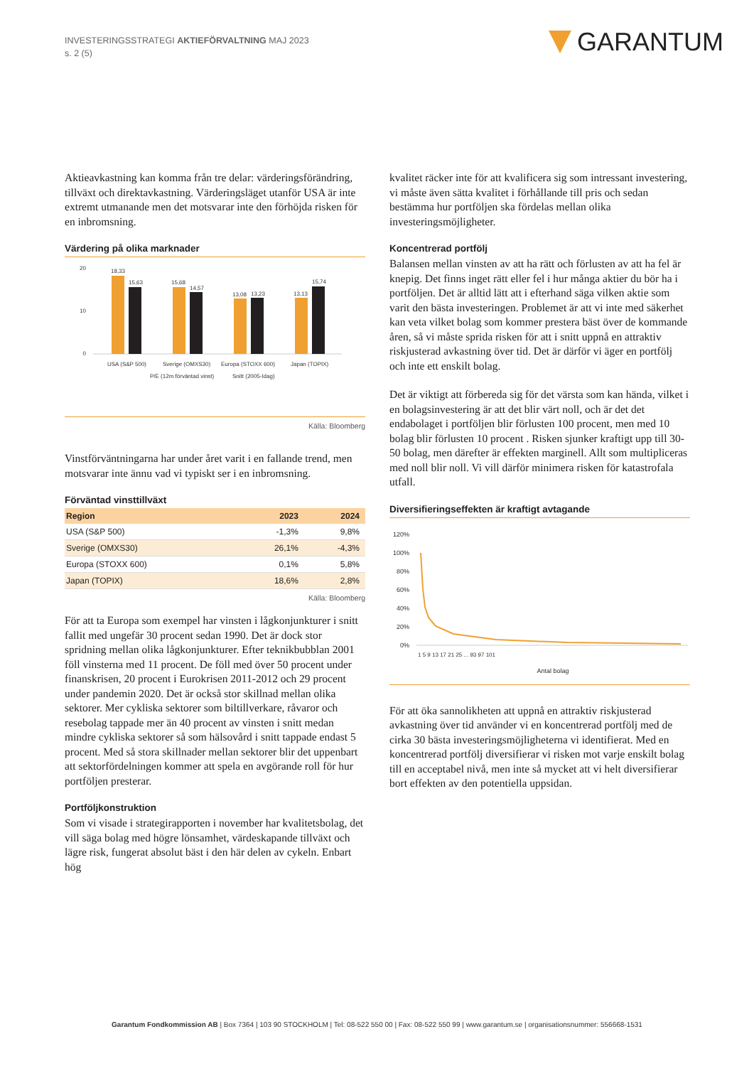INVESTERINGSSTRATEGI AKTIEFÖRVALTNING MAJ 2023
s. 2 (5)
GARANTUM
Aktieavkastning kan komma från tre delar: värderingsförändring, tillväxt och direktavkastning. Värderingsläget utanför USA är inte extremt utmanande men det motsvarar inte den förhöjda risken för en inbromsning.
Värdering på olika marknader
0
20
10
18,33
15,63
15,68
14,57
13,08
13,23
13,13
15,74
USA (S&P 500)
Sverige (OMXS30)
Europa (STOXX 600)
Japan (TOPIX)
P/E (12m förväntad vinst)
Snitt (2005-Idag)
Källa: Bloomberg
Vinstförväntningarna har under året varit i en fallande trend, men motsvarar inte ännu vad vi typiskt ser i en inbromsning.
Förväntad vinsttillväxt
| Region | 2023 | 2024 |
| --- | --- | --- |
| USA (S&P 500) | -1,3% | 9,8% |
| Sverige (OMXS30) | 26,1% | -4,3% |
| Europa (STOXX 600) | 0,1% | 5,8% |
| Japan (TOPIX) | 18,6% | 2,8% |
Källa: Bloomberg
För att ta Europa som exempel har vinsten i lågkonjunkturer i snitt fallit med ungefär 30 procent sedan 1990. Det är dock stor spridning mellan olika lågkonjunkturer. Efter teknikbubblan 2001 föll vinsterna med 11 procent. De föll med över 50 procent under finanskrisen, 20 procent i Eurokrisen 2011-2012 och 29 procent under pandemin 2020. Det är också stor skillnad mellan olika sektorer. Mer cykliska sektorer som biltillverkare, råvaror och resebolag tappade mer än 40 procent av vinsten i snitt medan mindre cykliska sektorer så som hälsovård i snitt tappade endast 5 procent. Med så stora skillnader mellan sektorer blir det uppenbart att sektorfördelningen kommer att spela en avgörande roll för hur portföljen presterar.
Portföljkonstruktion
Som vi visade i strategirapporten i november har kvalitetsbolag, det vill säga bolag med högre lönsamhet, värdeskapande tillväxt och lägre risk, fungerat absolut bäst i den här delen av cykeln. Enbart hög
kvalitet räcker inte för att kvalificera sig som intressant investering, vi måste även sätta kvalitet i förhållande till pris och sedan bestämma hur portföljen ska fördelas mellan olika investeringsmöjligheter.
Koncentrerad portfölj
Balansen mellan vinsten av att ha rätt och förlusten av att ha fel är knepig. Det finns inget rätt eller fel i hur många aktier du bör ha i portföljen. Det är alltid lätt att i efterhand säga vilken aktie som varit den bästa investeringen. Problemet är att vi inte med säkerhet kan veta vilket bolag som kommer prestera bäst över de kommande åren, så vi måste sprida risken för att i snitt uppnå en attraktiv riskjusterad avkastning över tid. Det är därför vi äger en portfölj och inte ett enskilt bolag.
Det är viktigt att förbereda sig för det värsta som kan hända, vilket i en bolagsinvestering är att det blir värt noll, och är det det endabolaget i portföljen blir förlusten 100 procent, men med 10 bolag blir förlusten 10 procent . Risken sjunker kraftigt upp till 30-50 bolag, men därefter är effekten marginell. Allt som multipliceras med noll blir noll. Vi vill därför minimera risken för katastrofala utfall.
Diversifieringseffekten är kraftigt avtagande
120%
100%
80%
60%
40%
20%
0%
Antal bolag
1 5 9 13 17 21 25 ... 93 97 101
För att öka sannolikheten att uppnå en attraktiv riskjusterad avkastning över tid använder vi en koncentrerad portfölj med de cirka 30 bästa investeringsmöjligheterna vi identifierat. Med en koncentrerad portfölj diversifierar vi risken mot varje enskilt bolag till en acceptabel nivå, men inte så mycket att vi helt diversifierar bort effekten av den potentiella uppsidan.
Garantum Fondkommission AB | Box 7364 | 103 90 STOCKHOLM | Tel: 08-522 550 00 | Fax: 08-522 550 99 | www.garantum.se | organisationsnummer: 556668-1531